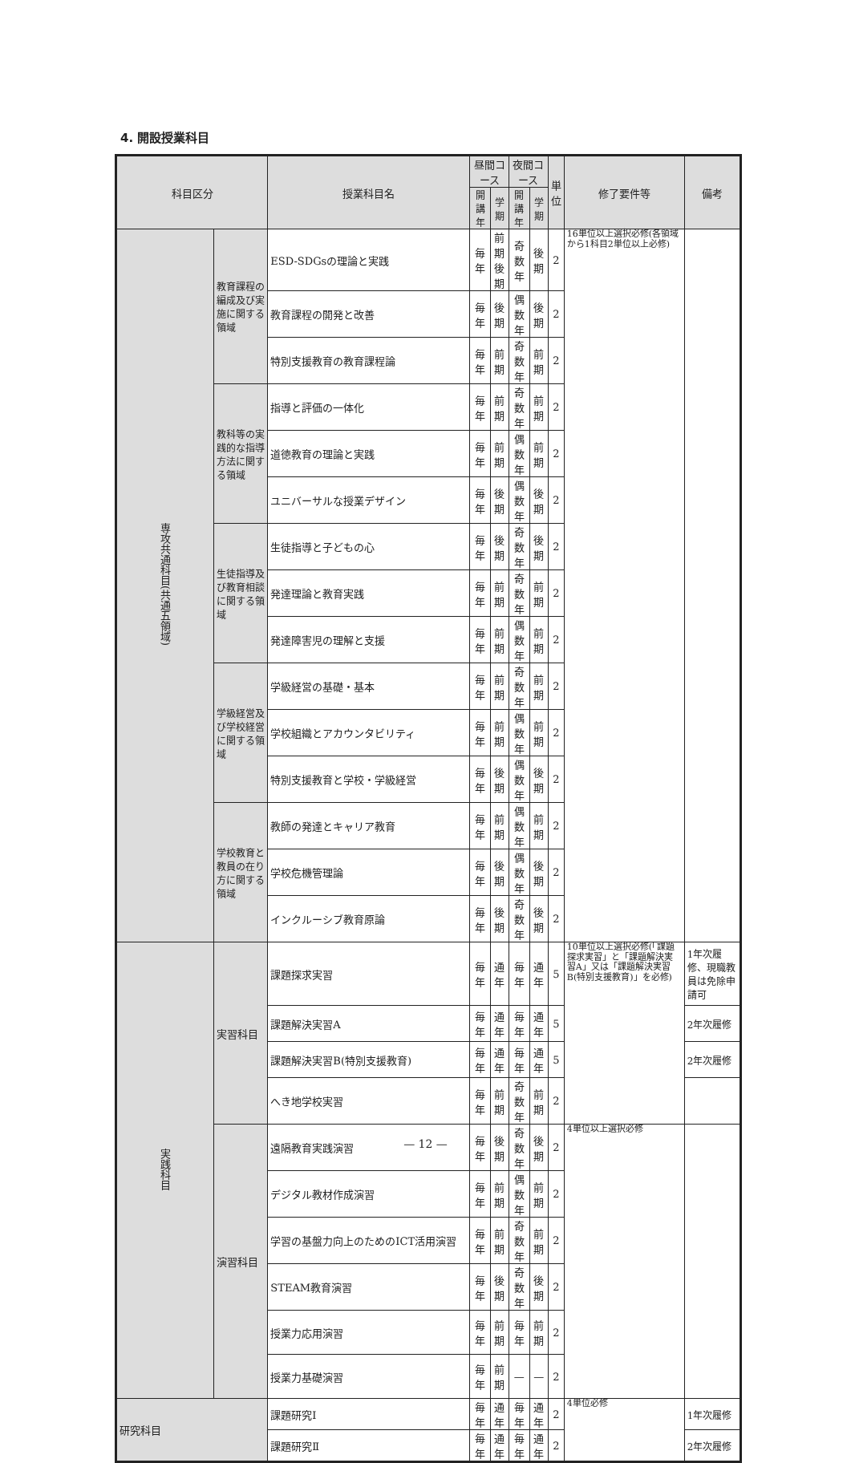4. 開設授業科目
| 科目区分 | | 授業科目名 | 昼間コース | | 夜間コース | | 単 位 | 修了要件等 | 備考 |
| --- | --- | --- | --- | --- | --- | --- | --- | --- | --- |
| | | | 開講年 | 学期 | 開講年 | 学期 | | | |
| 専攻共通科目(共通五領域) | 教育課程の編成及び実施に関する領域 | ESD-SDGsの理論と実践 | 毎年 | 前期 後期 | 奇数年 | 後期 | 2 | 16単位以上選択必修(各領域から1科目2単位以上必修) | |
| | | 教育課程の開発と改善 | 毎年 | 後期 | 偶数年 | 後期 | 2 | | |
| | | 特別支援教育の教育課程論 | 毎年 | 前期 | 奇数年 | 前期 | 2 | | |
| | 教科等の実践的な指導方法に関する領域 | 指導と評価の一体化 | 毎年 | 前期 | 奇数年 | 前期 | 2 | | |
| | | 道徳教育の理論と実践 | 毎年 | 前期 | 偶数年 | 前期 | 2 | | |
| | | ユニバーサルな授業デザイン | 毎年 | 後期 | 偶数年 | 後期 | 2 | | |
| | 生徒指導及び教育相談に関する領域 | 生徒指導と子どもの心 | 毎年 | 後期 | 奇数年 | 後期 | 2 | | |
| | | 発達理論と教育実践 | 毎年 | 前期 | 奇数年 | 前期 | 2 | | |
| | | 発達障害児の理解と支援 | 毎年 | 前期 | 偶数年 | 前期 | 2 | | |
| | 学級経営及び学校経営に関する領域 | 学級経営の基礎・基本 | 毎年 | 前期 | 奇数年 | 前期 | 2 | | |
| | | 学校組織とアカウンタビリティ | 毎年 | 前期 | 偶数年 | 前期 | 2 | | |
| | | 特別支援教育と学校・学級経営 | 毎年 | 後期 | 偶数年 | 後期 | 2 | | |
| | 学校教育と教員の在り方に関する領域 | 教師の発達とキャリア教育 | 毎年 | 前期 | 偶数年 | 前期 | 2 | | |
| | | 学校危機管理論 | 毎年 | 後期 | 偶数年 | 後期 | 2 | | |
| | | インクルーシブ教育原論 | 毎年 | 後期 | 奇数年 | 後期 | 2 | | |
| 実践科目 | 実習科目 | 課題探求実習 | 毎年 | 通年 | 毎年 | 通年 | 5 | 10単位以上選択必修(「課題探求実習」と「課題解決実習A」又は「課題解決実習B(特別支援教育)」を必修) | 1年次履修、現職教員は免除申請可 |
| | | 課題解決実習A | 毎年 | 通年 | 毎年 | 通年 | 5 | | 2年次履修 |
| | | 課題解決実習B(特別支援教育) | 毎年 | 通年 | 毎年 | 通年 | 5 | | 2年次履修 |
| | | へき地学校実習 | 毎年 | 前期 | 奇数年 | 前期 | 2 | | |
| | 演習科目 | 遠隔教育実践演習 | 毎年 | 後期 | 奇数年 | 後期 | 2 | 4単位以上選択必修 | |
| | | デジタル教材作成演習 | 毎年 | 前期 | 偶数年 | 前期 | 2 | | |
| | | 学習の基盤力向上のためのICT活用演習 | 毎年 | 前期 | 奇数年 | 前期 | 2 | | |
| | | STEAM教育演習 | 毎年 | 後期 | 奇数年 | 後期 | 2 | | |
| | | 授業力応用演習 | 毎年 | 前期 | 毎年 | 前期 | 2 | | |
| | | 授業力基礎演習 | 毎年 | 前期 | — | — | 2 | | |
| 研究科目 | | 課題研究Ⅰ | 毎年 | 通年 | 毎年 | 通年 | 2 | 4単位必修 | 1年次履修 |
| | | 課題研究Ⅱ | 毎年 | 通年 | 毎年 | 通年 | 2 | | 2年次履修 |
— 12 —